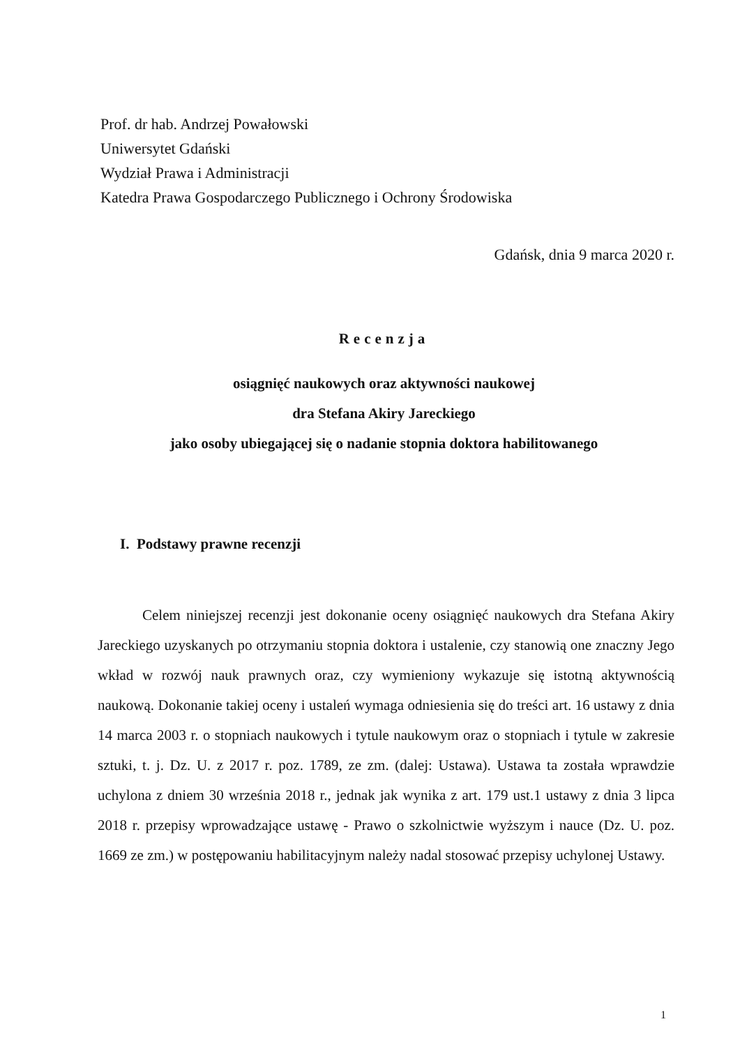Prof. dr hab. Andrzej Powałowski
Uniwersytet Gdański
Wydział Prawa i Administracji
Katedra Prawa Gospodarczego Publicznego i Ochrony Środowiska
Gdańsk, dnia 9 marca 2020 r.
Recenzja
osiągnięć naukowych oraz aktywności naukowej
dra Stefana Akiry Jareckiego
jako osoby ubiegającej się o nadanie stopnia doktora habilitowanego
I. Podstawy prawne recenzji
Celem niniejszej recenzji jest dokonanie oceny osiągnięć naukowych dra Stefana Akiry Jareckiego uzyskanych po otrzymaniu stopnia doktora i ustalenie, czy stanowią one znaczny Jego wkład w rozwój nauk prawnych oraz, czy wymieniony wykazuje się istotną aktywnością naukową. Dokonanie takiej oceny i ustaleń wymaga odniesienia się do treści art. 16 ustawy z dnia 14 marca 2003 r. o stopniach naukowych i tytule naukowym oraz o stopniach i tytule w zakresie sztuki, t. j. Dz. U. z 2017 r. poz. 1789, ze zm. (dalej: Ustawa). Ustawa ta została wprawdzie uchylona z dniem 30 września 2018 r., jednak jak wynika z art. 179 ust.1 ustawy z dnia 3 lipca 2018 r. przepisy wprowadzające ustawę - Prawo o szkolnictwie wyższym i nauce (Dz. U. poz. 1669 ze zm.) w postępowaniu habilitacyjnym należy nadal stosować przepisy uchylonej Ustawy.
1